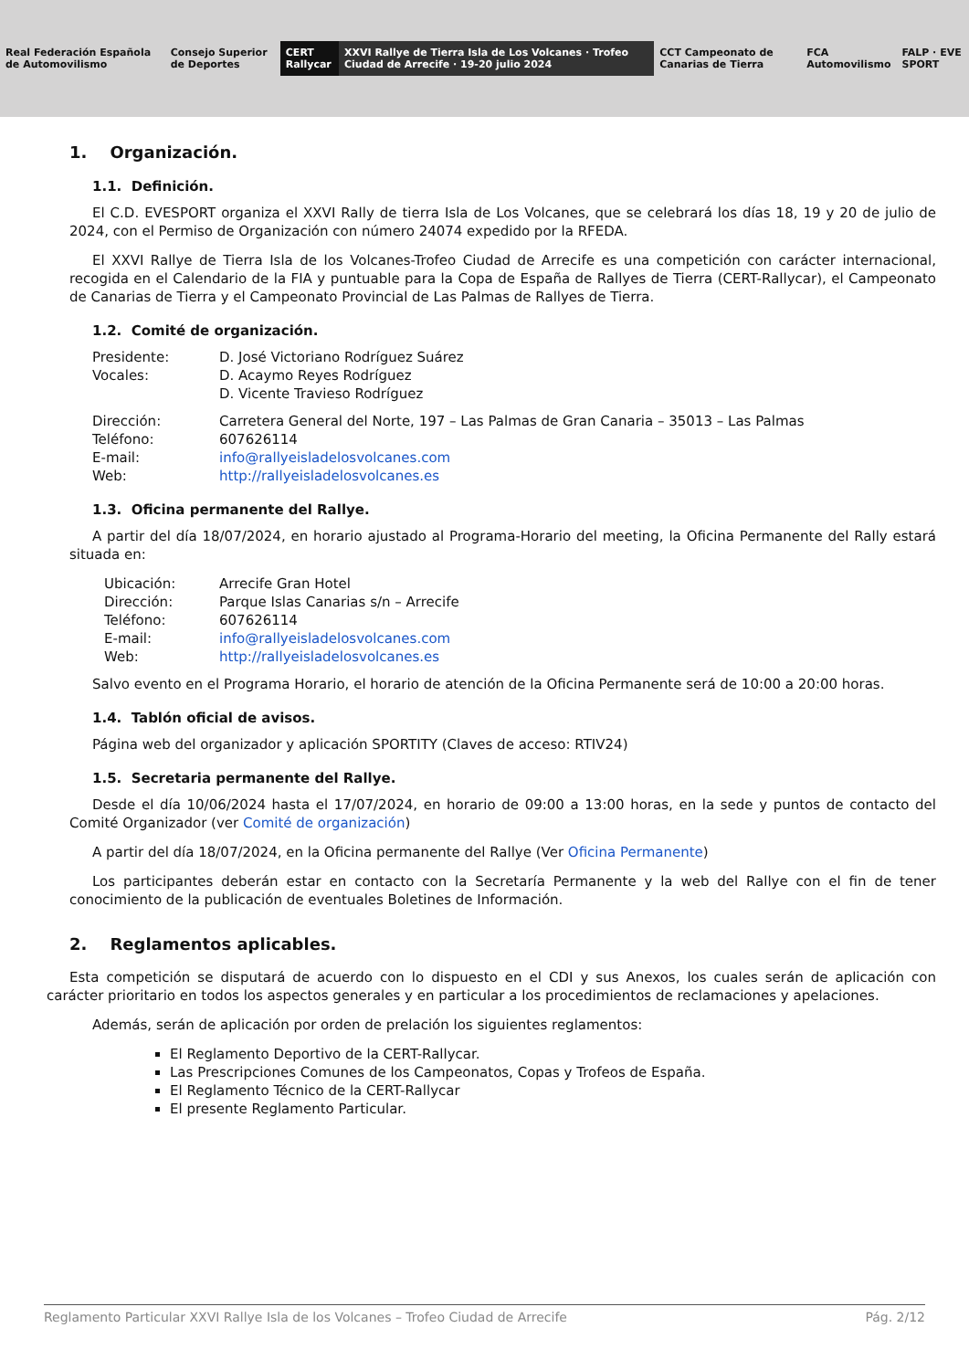Real Federación Española de Automovilismo
Consejo Superior de Deportes CERT Rallycar
XXVI Rallye de Tierra Isla de Los Volcanes · Trofeo Ciudad de Arrecife · 19-20 julio 2024
CCT Campeonato de Canarias de Tierra
FCA Automovilismo FALP · EVE SPORT
1. Organización.
1.1. Definición.
El C.D. EVESPORT organiza el XXVI Rally de tierra Isla de Los Volcanes, que se celebrará los días 18, 19 y 20 de julio de 2024, con el Permiso de Organización con número 24074 expedido por la RFEDA.
El XXVI Rallye de Tierra Isla de los Volcanes-Trofeo Ciudad de Arrecife es una competición con carácter internacional, recogida en el Calendario de la FIA y puntuable para la Copa de España de Rallyes de Tierra (CERT-Rallycar), el Campeonato de Canarias de Tierra y el Campeonato Provincial de Las Palmas de Rallyes de Tierra.
1.2. Comité de organización.
Presidente: D. José Victoriano Rodríguez Suárez Vocales: D. Acaymo Reyes Rodríguez D. Vicente Travieso Rodríguez
Dirección: Carretera General del Norte, 197 – Las Palmas de Gran Canaria – 35013 – Las Palmas Teléfono: 607626114 E-mail: info@rallyeisladelosvolcanes.com Web: http://rallyeisladelosvolcanes.es
1.3. Oficina permanente del Rallye.
A partir del día 18/07/2024, en horario ajustado al Programa-Horario del meeting, la Oficina Permanente del Rally estará situada en:
Ubicación: Arrecife Gran Hotel Dirección: Parque Islas Canarias s/n – Arrecife Teléfono: 607626114 E-mail: info@rallyeisladelosvolcanes.com Web: http://rallyeisladelosvolcanes.es
Salvo evento en el Programa Horario, el horario de atención de la Oficina Permanente será de 10:00 a 20:00 horas.
1.4. Tablón oficial de avisos.
Página web del organizador y aplicación SPORTITY (Claves de acceso: RTIV24)
1.5. Secretaria permanente del Rallye.
Desde el día 10/06/2024 hasta el 17/07/2024, en horario de 09:00 a 13:00 horas, en la sede y puntos de contacto del Comité Organizador (ver Comité de organización)
A partir del día 18/07/2024, en la Oficina permanente del Rallye (Ver Oficina Permanente)
Los participantes deberán estar en contacto con la Secretaría Permanente y la web del Rallye con el fin de tener conocimiento de la publicación de eventuales Boletines de Información.
2. Reglamentos aplicables.
Esta competición se disputará de acuerdo con lo dispuesto en el CDI y sus Anexos, los cuales serán de aplicación con carácter prioritario en todos los aspectos generales y en particular a los procedimientos de reclamaciones y apelaciones.
Además, serán de aplicación por orden de prelación los siguientes reglamentos:
El Reglamento Deportivo de la CERT-Rallycar.
Las Prescripciones Comunes de los Campeonatos, Copas y Trofeos de España.
El Reglamento Técnico de la CERT-Rallycar
El presente Reglamento Particular.
Reglamento Particular XXVI Rallye Isla de los Volcanes – Trofeo Ciudad de Arrecife Pág. 2/12